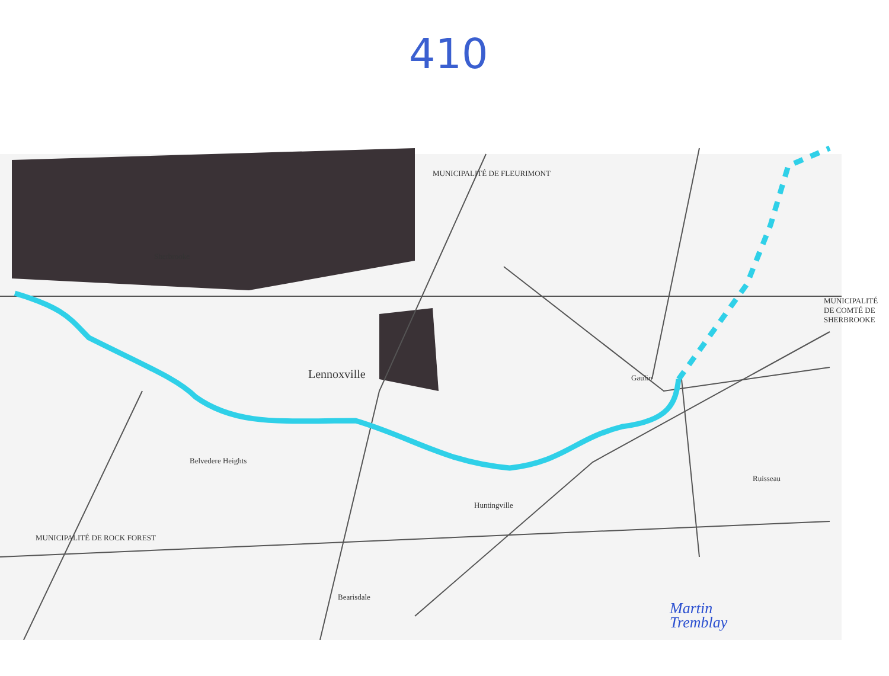410
Lennoxville
MUNICIPALITÉ DE FLEURIMONT
Belvedere Heights
Huntingville
Gaulin
MUNICIPALITÉ DE COMTÉ DE SHERBROOKE
MUNICIPALITÉ DE ROCK FOREST
Sherbrooke
Ruisseau
Bearisdale
Martin
Tremblay